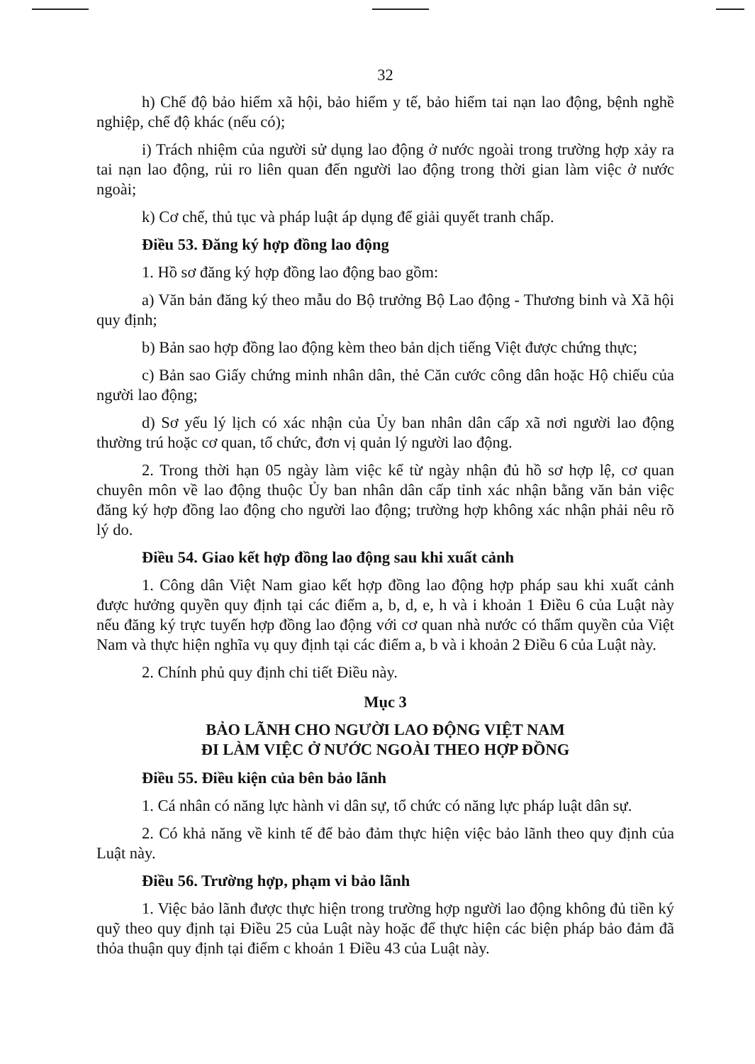32
h) Chế độ bảo hiểm xã hội, bảo hiểm y tế, bảo hiểm tai nạn lao động, bệnh nghề nghiệp, chế độ khác (nếu có);
i) Trách nhiệm của người sử dụng lao động ở nước ngoài trong trường hợp xảy ra tai nạn lao động, rủi ro liên quan đến người lao động trong thời gian làm việc ở nước ngoài;
k) Cơ chế, thủ tục và pháp luật áp dụng để giải quyết tranh chấp.
Điều 53. Đăng ký hợp đồng lao động
1. Hồ sơ đăng ký hợp đồng lao động bao gồm:
a) Văn bản đăng ký theo mẫu do Bộ trưởng Bộ Lao động - Thương binh và Xã hội quy định;
b) Bản sao hợp đồng lao động kèm theo bản dịch tiếng Việt được chứng thực;
c) Bản sao Giấy chứng minh nhân dân, thẻ Căn cước công dân hoặc Hộ chiếu của người lao động;
d) Sơ yếu lý lịch có xác nhận của Ủy ban nhân dân cấp xã nơi người lao động thường trú hoặc cơ quan, tổ chức, đơn vị quản lý người lao động.
2. Trong thời hạn 05 ngày làm việc kể từ ngày nhận đủ hồ sơ hợp lệ, cơ quan chuyên môn về lao động thuộc Ủy ban nhân dân cấp tỉnh xác nhận bằng văn bản việc đăng ký hợp đồng lao động cho người lao động; trường hợp không xác nhận phải nêu rõ lý do.
Điều 54. Giao kết hợp đồng lao động sau khi xuất cảnh
1. Công dân Việt Nam giao kết hợp đồng lao động hợp pháp sau khi xuất cảnh được hưởng quyền quy định tại các điểm a, b, d, e, h và i khoản 1 Điều 6 của Luật này nếu đăng ký trực tuyến hợp đồng lao động với cơ quan nhà nước có thẩm quyền của Việt Nam và thực hiện nghĩa vụ quy định tại các điểm a, b và i khoản 2 Điều 6 của Luật này.
2. Chính phủ quy định chi tiết Điều này.
Mục 3
BẢO LÃNH CHO NGƯỜI LAO ĐỘNG VIỆT NAM
ĐI LÀM VIỆC Ở NƯỚC NGOÀI THEO HỢP ĐỒNG
Điều 55. Điều kiện của bên bảo lãnh
1. Cá nhân có năng lực hành vi dân sự, tổ chức có năng lực pháp luật dân sự.
2. Có khả năng về kinh tế để bảo đảm thực hiện việc bảo lãnh theo quy định của Luật này.
Điều 56. Trường hợp, phạm vi bảo lãnh
1. Việc bảo lãnh được thực hiện trong trường hợp người lao động không đủ tiền ký quỹ theo quy định tại Điều 25 của Luật này hoặc để thực hiện các biện pháp bảo đảm đã thỏa thuận quy định tại điểm c khoản 1 Điều 43 của Luật này.